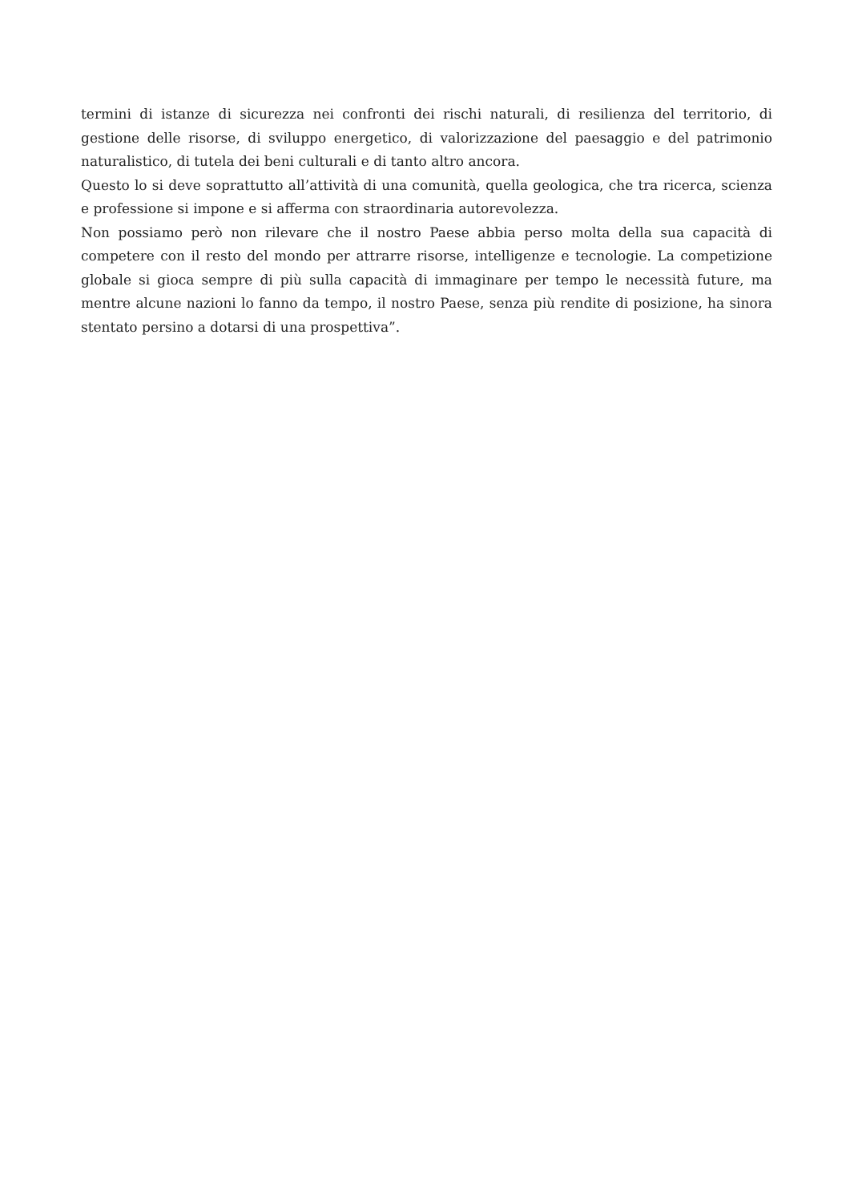termini di istanze di sicurezza nei confronti dei rischi naturali, di resilienza del territorio, di gestione delle risorse, di sviluppo energetico, di valorizzazione del paesaggio e del patrimonio naturalistico, di tutela dei beni culturali e di tanto altro ancora.
Questo lo si deve soprattutto all’attività di una comunità, quella geologica, che tra ricerca, scienza e professione si impone e si afferma con straordinaria autorevolezza.
Non possiamo però non rilevare che il nostro Paese abbia perso molta della sua capacità di competere con il resto del mondo per attrarre risorse, intelligenze e tecnologie. La competizione globale si gioca sempre di più sulla capacità di immaginare per tempo le necessità future, ma mentre alcune nazioni lo fanno da tempo, il nostro Paese, senza più rendite di posizione, ha sinora stentato persino a dotarsi di una prospettiva”.